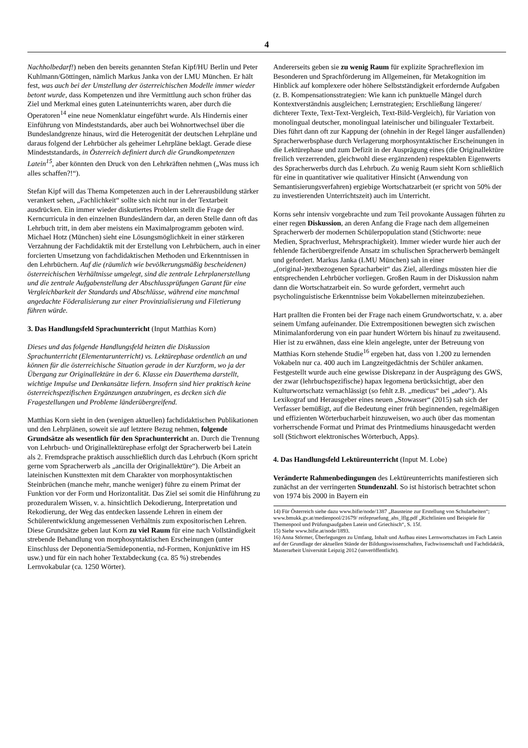4
Nachholbedarf!) neben den bereits genannten Stefan Kipf/HU Berlin und Peter Kuhlmann/Göttingen, nämlich Markus Janka von der LMU München. Er hält fest, was auch bei der Umstellung der österreichischen Modelle immer wieder betont wurde, dass Kompetenzen und ihre Vermittlung auch schon früher das Ziel und Merkmal eines guten Lateinunterrichts waren, aber durch die Operatoren<sup>14</sup> eine neue Nomenklatur eingeführt wurde. Als Hindernis einer Einführung von Mindeststandards, aber auch bei Wohnortwechsel über die Bundeslandgrenze hinaus, wird die Heterogenität der deutschen Lehrpläne und daraus folgend der Lehrbücher als geheimer Lehrpläne beklagt. Gerade diese Mindeststandards, in Österreich definiert durch die Grundkompetenzen Latein<sup>15</sup>, aber könnten den Druck von den Lehrkräften nehmen („Was muss ich alles schaffen?!“).
Stefan Kipf will das Thema Kompetenzen auch in der Lehrerausbildung stärker verankert sehen, „Fachlichkeit“ sollte sich nicht nur in der Textarbeit ausdrücken. Ein immer wieder diskutiertes Problem stellt die Frage der Kerncurricula in den einzelnen Bundesländern dar, an deren Stelle dann oft das Lehrbuch tritt, in dem aber meistens ein Maximalprogramm geboten wird. Michael Hotz (München) sieht eine Lösungsmöglichkeit in einer stärkeren Verzahnung der Fachdidaktik mit der Erstellung von Lehrbüchern, auch in einer forcierten Umsetzung von fachdidaktischen Methoden und Erkenntnissen in den Lehrbüchern. Auf die (räumlich wie bevölkerungsmäßig bescheidenen) österreichischen Verhältnisse umgelegt, sind die zentrale Lehrplanerstellung und die zentrale Aufgabenstellung der Abschlussprüfungen Garant für eine Vergleichbarkeit der Standards und Abschlüsse, während eine manchmal angedachte Föderalisierung zur einer Provinzialisierung und Filetierung führen würde.
3. Das Handlungsfeld Sprachunterricht (Input Matthias Korn)
Dieses und das folgende Handlungsfeld heizten die Diskussion Sprachunterricht (Elementarunterricht) vs. Lektürephase ordentlich an und können für die österreichische Situation gerade in der Kurzform, wo ja der Übergang zur Originallektüre in der 6. Klasse ein Dauerthema darstellt, wichtige Impulse und Denkansätze liefern. Insofern sind hier praktisch keine österreichspezifischen Ergänzungen anzubringen, es decken sich die Fragestellungen und Probleme länderübergreifend.
Matthias Korn sieht in den (wenigen aktuellen) fachdidaktischen Publikationen und den Lehrplänen, soweit sie auf letztere Bezug nehmen, folgende Grundsätze als wesentlich für den Sprachunterricht an. Durch die Trennung von Lehrbuch- und Originallektürephase erfolgt der Spracherwerb bei Latein als 2. Fremdsprache praktisch ausschließlich durch das Lehrbuch (Korn spricht gerne vom Spracherwerb als „ancilla der Originallektüre“). Die Arbeit an lateinischen Kunsttexten mit dem Charakter von morphosyntaktischen Steinbrüchen (manche mehr, manche weniger) führe zu einem Primat der Funktion vor der Form und Horizontalität. Das Ziel sei somit die Hinführung zu prozeduralem Wissen, v. a. hinsichtlich Dekodierung, Interpretation und Rekodierung, der Weg das entdecken lassende Lehren in einem der Schülerentwicklung angemessenen Verhältnis zum expositorischen Lehren. Diese Grundsätze geben laut Korn zu viel Raum für eine nach Vollständigkeit strebende Behandlung von morphosyntaktischen Erscheinungen (unter Einschluss der Deponentia/Semideponentia, nd-Formen, Konjunktive im HS usw.) und für ein nach hoher Textabdeckung (ca. 85 %) strebendes Lernvokabular (ca. 1250 Wörter).
Andererseits geben sie zu wenig Raum für explizite Sprachreflexion im Besonderen und Sprachförderung im Allgemeinen, für Metakognition im Hinblick auf komplexere oder höhere Selbstständigkeit erfordernde Aufgaben (z. B. Kompensationsstrategien: Wie kann ich punktuelle Mängel durch Kontextverständnis ausgleichen; Lernstrategien; Erschließung längerer/ dichterer Texte, Text-Text-Vergleich, Text-Bild-Vergleich), für Variation von monolingual deutscher, monolingual lateinischer und bilingualer Textarbeit. Dies führt dann oft zur Kappung der (ohnehin in der Regel länger ausfallenden) Spracherwerbsphase durch Verlagerung morphosyntaktischer Erscheinungen in die Lektürephase und zum Defizit in der Ausprägung eines (die Originallektüre freilich verzerrenden, gleichwohl diese ergänzenden) respektablen Eigenwerts des Spracherwerbs durch das Lehrbuch. Zu wenig Raum sieht Korn schließlich für eine in quantitativer wie qualitativer Hinsicht (Anwendung von Semantisierungsverfahren) ergiebige Wortschatzarbeit (er spricht von 50% der zu investierenden Unterrichtszeit) auch im Unterricht.
Korns sehr intensiv vorgebrachte und zum Teil provokante Aussagen führten zu einer regen Diskussion, an deren Anfang die Frage nach dem allgemeinen Spracherwerb der modernen Schülerpopulation stand (Stichworte: neue Medien, Sprachverlust, Mehrsprachigkeit). Immer wieder wurde hier auch der fehlende fächerübergreifende Ansatz im schulischen Spracherwerb bemängelt und gefordert. Markus Janka (LMU München) sah in einer „(original-)textbezogenen Spracharbeit“ das Ziel, allerdings müssten hier die entsprechenden Lehrbücher vorliegen. Großen Raum in der Diskussion nahm dann die Wortschatzarbeit ein. So wurde gefordert, vermehrt auch psycholinguistische Erkenntnisse beim Vokabellernen miteinzubeziehen.
Hart prallten die Fronten bei der Frage nach einem Grundwortschatz, v. a. aber seinem Umfang aufeinander. Die Extrempositionen bewegten sich zwischen Minimalanforderung von ein paar hundert Wörtern bis hinauf zu zweitausend. Hier ist zu erwähnen, dass eine klein angelegte, unter der Betreuung von Matthias Korn stehende Studie<sup>16</sup> ergeben hat, dass von 1.200 zu lernenden Vokabeln nur ca. 400 auch im Langzeitgedächtnis der Schüler ankamen. Festgestellt wurde auch eine gewisse Diskrepanz in der Ausprägung des GWS, der zwar (lehrbuchspezifische) hapax legomena berücksichtigt, aber den Kulturwortschatz vernachlässigt (so fehlt z.B. „medicus“ bei „adeo“). Als Lexikograf und Herausgeber eines neuen „Stowasser“ (2015) sah sich der Verfasser bemüßigt, auf die Bedeutung einer früh beginnenden, regelmäßigen und effizienten Wörterbucharbeit hinzuweisen, wo auch über das momentan vorherrschende Format und Primat des Printmediums hinausgedacht werden soll (Stichwort elektronisches Wörterbuch, Apps).
4. Das Handlungsfeld Lektüreunterricht (Input M. Lobe)
Veränderte Rahmenbedingungen des Lektüreunterrichts manifestieren sich zunächst an der verringerten Stundenzahl. So ist historisch betrachtet schon von 1974 bis 2000 in Bayern ein
14) Für Österreich siehe dazu www.bifie/node/1387 „Bausteine zur Erstellung von Schularbeiten“; www.bmukk.gv.at/medienpool/21679/ reifepruefung_ahs_lflg.pdf „Richtlinien und Beispiele für Themenpool und Prüfungsaufgaben Latein und Griechisch“, S. 15f.
15) Siehe www.bifie.at/node/1893.
16) Anna Störmer, Überlegungen zu Umfang, Inhalt und Aufbau eines Lernwortschatzes im Fach Latein auf der Grundlage der aktuellen Stände der Bildungswissenschaften, Fachwissenschaft und Fachdidaktik, Masterarbeit Universität Leipzig 2012 (unveröffentlicht).